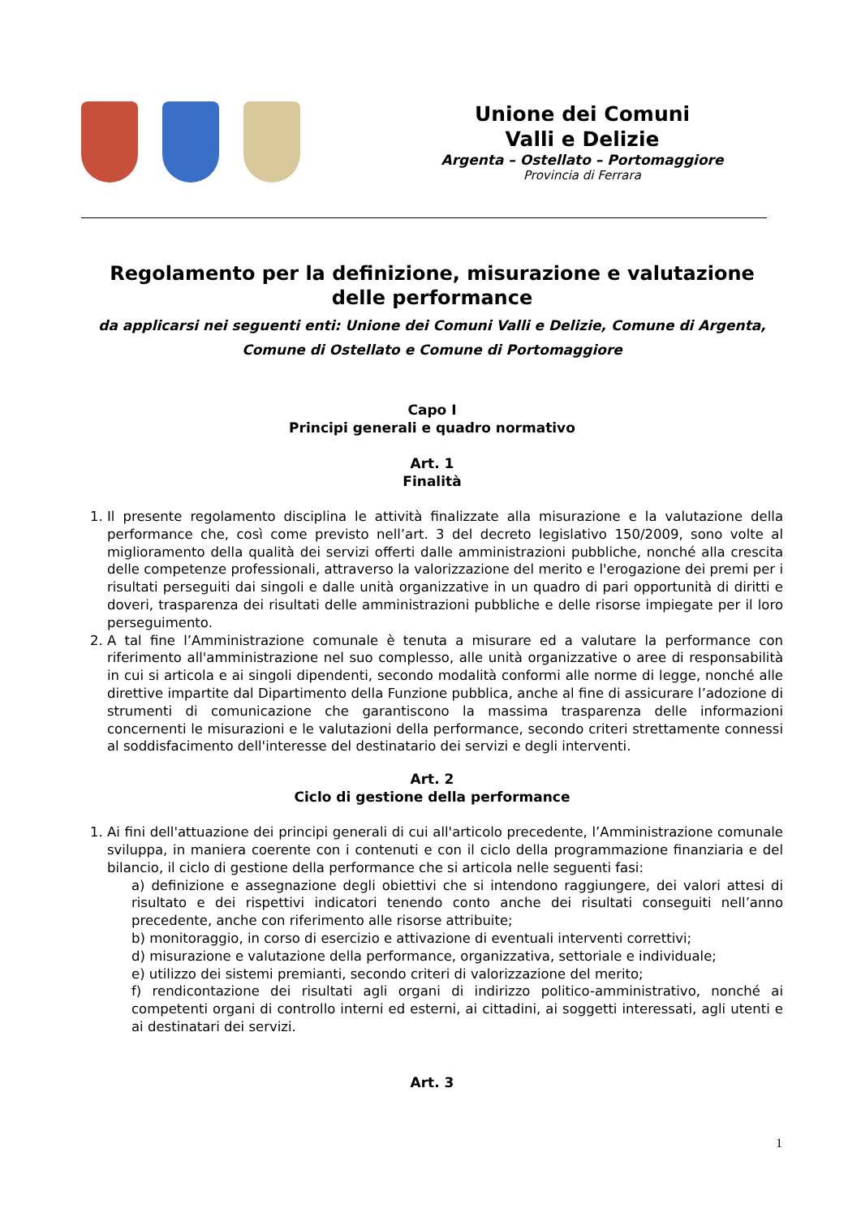Unione dei Comuni
Valli e Delizie
Argenta – Ostellato – Portomaggiore
Provincia di Ferrara
Regolamento per la definizione, misurazione e valutazione delle performance
da applicarsi nei seguenti enti: Unione dei Comuni Valli e Delizie, Comune di Argenta, Comune di Ostellato e Comune di Portomaggiore
Capo I
Principi generali e quadro normativo
Art. 1
Finalità
1. Il presente regolamento disciplina le attività finalizzate alla misurazione e la valutazione della performance che, così come previsto nell’art. 3 del decreto legislativo 150/2009, sono volte al miglioramento della qualità dei servizi offerti dalle amministrazioni pubbliche, nonché alla crescita delle competenze professionali, attraverso la valorizzazione del merito e l'erogazione dei premi per i risultati perseguiti dai singoli e dalle unità organizzative in un quadro di pari opportunità di diritti e doveri, trasparenza dei risultati delle amministrazioni pubbliche e delle risorse impiegate per il loro perseguimento.
2. A tal fine l’Amministrazione comunale è tenuta a misurare ed a valutare la performance con riferimento all'amministrazione nel suo complesso, alle unità organizzative o aree di responsabilità in cui si articola e ai singoli dipendenti, secondo modalità conformi alle norme di legge, nonché alle direttive impartite dal Dipartimento della Funzione pubblica, anche al fine di assicurare l’adozione di strumenti di comunicazione che garantiscono la massima trasparenza delle informazioni concernenti le misurazioni e le valutazioni della performance, secondo criteri strettamente connessi al soddisfacimento dell'interesse del destinatario dei servizi e degli interventi.
Art. 2
Ciclo di gestione della performance
1. Ai fini dell'attuazione dei principi generali di cui all'articolo precedente, l’Amministrazione comunale sviluppa, in maniera coerente con i contenuti e con il ciclo della programmazione finanziaria e del bilancio, il ciclo di gestione della performance che si articola nelle seguenti fasi:
a) definizione e assegnazione degli obiettivi che si intendono raggiungere, dei valori attesi di risultato e dei rispettivi indicatori tenendo conto anche dei risultati conseguiti nell’anno precedente, anche con riferimento alle risorse attribuite;
b) monitoraggio, in corso di esercizio e attivazione di eventuali interventi correttivi;
d) misurazione e valutazione della performance, organizzativa, settoriale e individuale;
e) utilizzo dei sistemi premianti, secondo criteri di valorizzazione del merito;
f) rendicontazione dei risultati agli organi di indirizzo politico-amministrativo, nonché ai competenti organi di controllo interni ed esterni, ai cittadini, ai soggetti interessati, agli utenti e ai destinatari dei servizi.
Art. 3
1